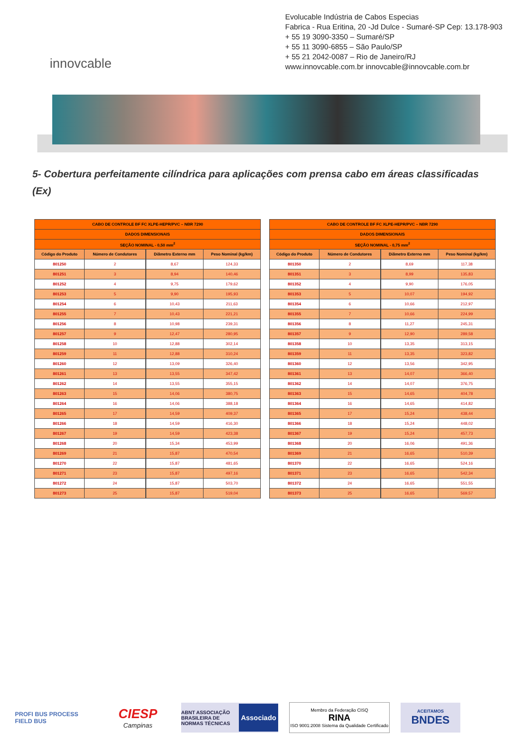innovcable
Evolucable Indústria de Cabos Especias
Fabrica - Rua Eritina, 20 -Jd Dulce - Sumaré-SP Cep: 13.178-903
+ 55 19 3090-3350 – Sumaré/SP
+ 55 11 3090-6855 – São Paulo/SP
+ 55 21 2042-0087 – Rio de Janeiro/RJ
www.innovcable.com.br innovcable@innovcable.com.br
5- Cobertura perfeitamente cilíndrica para aplicações com prensa cabo em áreas classificadas (Ex)
| CABO DE CONTROLE BF FC XLPE-HEPR/PVC – NBR 7290 | | | | |
| --- | --- | --- | --- | --- |
| DADOS DIMENSIONAIS | | | | |
| SEÇÃO NOMINAL - 0,50 mm<sup>2</sup> | | | | |
| Código do Produto | Número de Condutores | | Diâmetro Externo mm | Peso Nominal (kg/km) |
| 801250 | 2 | | 8,67 | 124,33 |
| 801251 | 3 | | 8,94 | 140,46 |
| 801252 | 4 | | 9,75 | 179,62 |
| 801253 | 5 | | 9,90 | 195,93 |
| 801254 | 6 | | 10,43 | 211,63 |
| 801255 | 7 | | 10,43 | 221,21 |
| 801256 | 8 | | 10,98 | 239,31 |
| 801257 | 9 | | 12,47 | 280,95 |
| 801258 | 10 | | 12,88 | 302,14 |
| 801259 | 11 | | 12,88 | 310,24 |
| 801260 | 12 | | 13,09 | 326,40 |
| 801261 | 13 | | 13,55 | 347,42 |
| 801262 | 14 | | 13,55 | 355,15 |
| 801263 | 15 | | 14,06 | 380,75 |
| 801264 | 16 | | 14,06 | 388,18 |
| 801265 | 17 | | 14,59 | 409,37 |
| 801266 | 18 | | 14,59 | 416,30 |
| 801267 | 19 | | 14,59 | 423,38 |
| 801268 | 20 | | 15,34 | 453,99 |
| 801269 | 21 | | 15,87 | 470,54 |
| 801270 | 22 | | 15,87 | 481,65 |
| 801271 | 23 | | 15,87 | 497,16 |
| 801272 | 24 | | 15,87 | 503,70 |
| 801273 | 25 | | 15,87 | 519,04 |
| CABO DE CONTROLE BF FC XLPE-HEPR/PVC – NBR 7290 | | | | |
| --- | --- | --- | --- | --- |
| DADOS DIMENSIONAIS | | | | |
| SEÇÃO NOMINAL - 0,75 mm<sup>2</sup> | | | | |
| Código do Produto | Número de Condutores | | Diâmetro Externo mm | Peso Nominal (kg/km) |
| 801350 | 2 | | 8,69 | 117,38 |
| 801351 | 3 | | 8,99 | 135,83 |
| 801352 | 4 | | 9,90 | 176,05 |
| 801353 | 5 | | 10,07 | 194,92 |
| 801354 | 6 | | 10,66 | 212,97 |
| 801355 | 7 | | 10,66 | 224,99 |
| 801356 | 8 | | 11,27 | 245,31 |
| 801357 | 9 | | 12,90 | 289,58 |
| 801358 | 10 | | 13,35 | 313,15 |
| 801359 | 11 | | 13,35 | 323,82 |
| 801360 | 12 | | 13,56 | 342,95 |
| 801361 | 13 | | 14,07 | 366,40 |
| 801362 | 14 | | 14,07 | 376,75 |
| 801363 | 15 | | 14,65 | 404,78 |
| 801364 | 16 | | 14,65 | 414,82 |
| 801365 | 17 | | 15,24 | 438,44 |
| 801366 | 18 | | 15,24 | 448,02 |
| 801367 | 19 | | 15,24 | 457,73 |
| 801368 | 20 | | 16,06 | 491,36 |
| 801369 | 21 | | 16,65 | 510,39 |
| 801370 | 22 | | 16,65 | 524,16 |
| 801371 | 23 | | 16,65 | 542,34 |
| 801372 | 24 | | 16,65 | 551,55 |
| 801373 | 25 | | 16,65 | 569,57 |
PROFI BUS PROCESS FIELD BUS
CIESP
Campinas
ABNT ASSOCIAÇÃO BRASILEIRA DE NORMAS TÉCNICAS Associado
Membro da Federação CISQ
RINA
ISO 9001:2008 Sistema da Qualidade Certificado
ACEITAMOS
BNDES